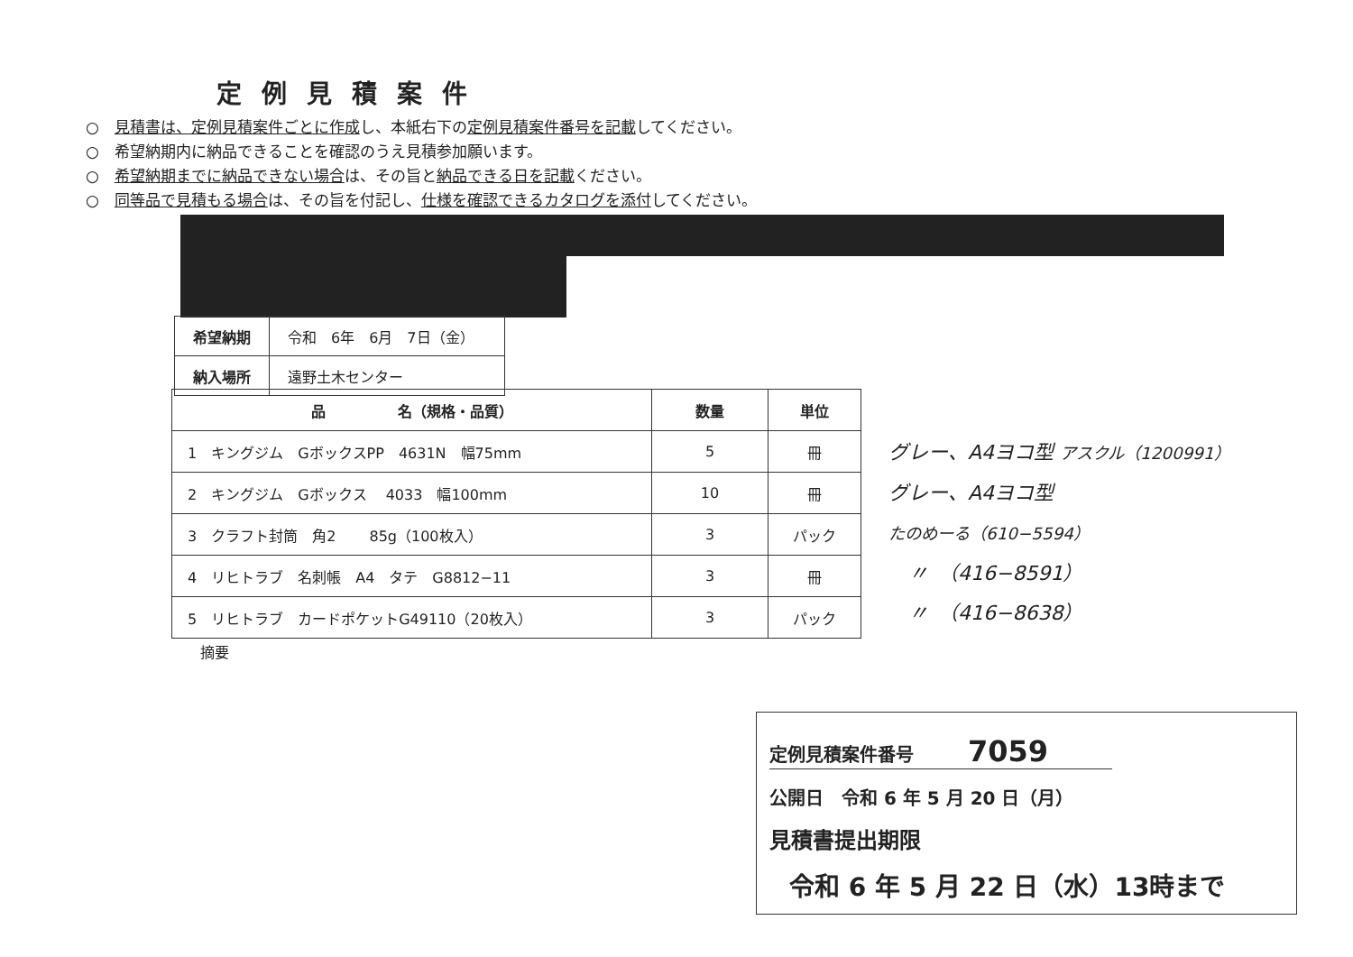定例見積案件
○　見積書は、定例見積案件ごとに作成し、本紙右下の定例見積案件番号を記載してください。
○　希望納期内に納品できることを確認のうえ見積参加願います。
○　希望納期までに納品できない場合は、その旨と納品できる日を記載ください。
○　同等品で見積もる場合は、その旨を付記し、仕様を確認できるカタログを添付してください。
| 希望納期 | 令和 6年 6月 7日（金） |
| 納入場所 | 遠野土木センター |
| 品 名（規格・品質） | 数量 | 単位 |
| --- | --- | --- |
| 1 キングジム GボックスPP 4631N 幅75mm | 5 | 冊 |
| 2 キングジム Gボックス 4033 幅100mm | 10 | 冊 |
| 3 クラフト封筒 角2 85g（100枚入） | 3 | パック |
| 4 リヒトラブ 名刺帳 A4 タテ G8812−11 | 3 | 冊 |
| 5 リヒトラブ カードポケットG49110（20枚入） | 3 | パック |
グレー、A4ヨコ型 アスクル（1200991）
グレー、A4ヨコ型
たのめーる（610−5594）
　〃　（416−8591）
　〃　（416−8638）
摘要
定例見積案件番号　　　7059
公開日　令和 6 年 5 月 20 日（月）
見積書提出期限
令和 6 年 5 月 22 日（水）13時まで